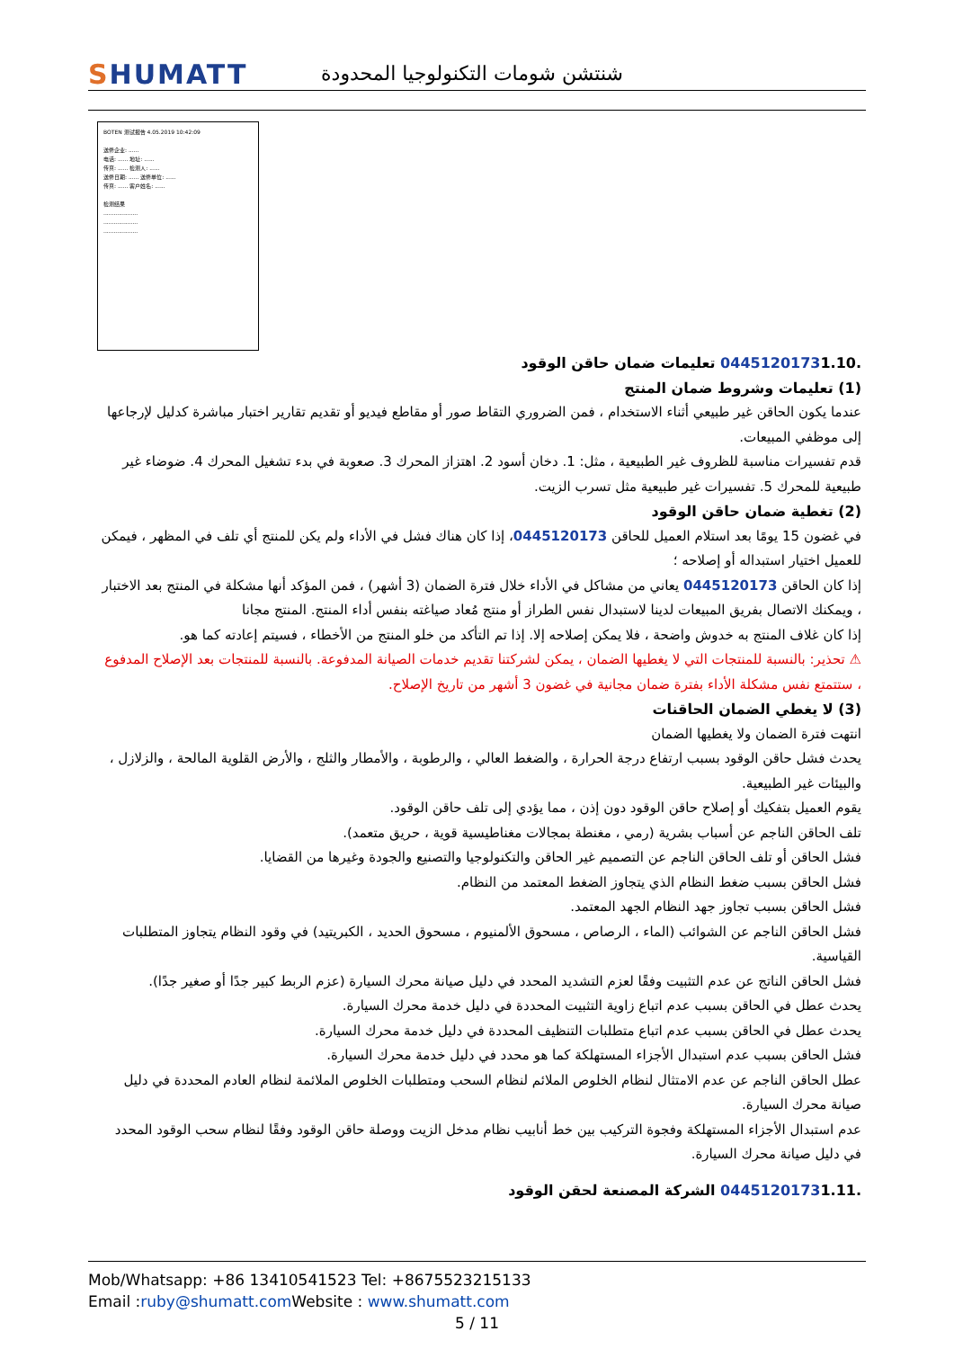SHUMATT
شنتشن شومات التكنولوجيا المحدودة
BOTEN 测试报告 4.05.2019 10:42:09
送修企业: ......
电话: ...... 地址: ......
传真: ...... 检测人: ......
送修日期: ...... 送修单位: ......
传真: ...... 客户姓名: ......
检测结果
....................
....................
....................
1.10. 0445120173 تعليمات ضمان حاقن الوقود
(1) تعليمات وشروط ضمان المنتج
عندما يكون الحاقن غير طبيعي أثناء الاستخدام ، فمن الضروري التقاط صور أو مقاطع فيديو أو تقديم تقارير اختبار مباشرة كدليل لإرجاعها إلى موظفي المبيعات.
قدم تفسيرات مناسبة للظروف غير الطبيعية ، مثل: 1. دخان أسود 2. اهتزاز المحرك 3. صعوبة في بدء تشغيل المحرك 4. ضوضاء غير طبيعية للمحرك 5. تفسيرات غير طبيعية مثل تسرب الزيت.
(2) تغطية ضمان حاقن الوقود
في غضون 15 يومًا بعد استلام العميل للحاقن 0445120173، إذا كان هناك فشل في الأداء ولم يكن للمنتج أي تلف في المظهر ، فيمكن للعميل اختيار استبداله أو إصلاحه ؛
إذا كان الحاقن 0445120173 يعاني من مشاكل في الأداء خلال فترة الضمان (3 أشهر) ، فمن المؤكد أنها مشكلة في المنتج بعد الاختبار ، ويمكنك الاتصال بفريق المبيعات لدينا لاستبدال نفس الطراز أو منتج مُعاد صياغته بنفس أداء المنتج. المنتج مجانا
إذا كان غلاف المنتج به خدوش واضحة ، فلا يمكن إصلاحه إلا. إذا تم التأكد من خلو المنتج من الأخطاء ، فسيتم إعادته كما هو.
⚠ تحذير: بالنسبة للمنتجات التي لا يغطيها الضمان ، يمكن لشركتنا تقديم خدمات الصيانة المدفوعة. بالنسبة للمنتجات بعد الإصلاح المدفوع ، ستتمتع نفس مشكلة الأداء بفترة ضمان مجانية في غضون 3 أشهر من تاريخ الإصلاح.
(3) لا يغطي الضمان الحاقنات
انتهت فترة الضمان ولا يغطيها الضمان
يحدث فشل حاقن الوقود بسبب ارتفاع درجة الحرارة ، والضغط العالي ، والرطوبة ، والأمطار والثلج ، والأرض القلوية المالحة ، والزلازل ، والبيئات غير الطبيعية.
يقوم العميل بتفكيك أو إصلاح حاقن الوقود دون إذن ، مما يؤدي إلى تلف حاقن الوقود.
تلف الحاقن الناجم عن أسباب بشرية (رمي ، مغنطة بمجالات مغناطيسية قوية ، حريق متعمد).
فشل الحاقن أو تلف الحاقن الناجم عن التصميم غير الحاقن والتكنولوجيا والتصنيع والجودة وغيرها من القضايا.
فشل الحاقن بسبب ضغط النظام الذي يتجاوز الضغط المعتمد من النظام.
فشل الحاقن بسبب تجاوز جهد النظام الجهد المعتمد.
فشل الحاقن الناجم عن الشوائب (الماء ، الرصاص ، مسحوق الألمنيوم ، مسحوق الحديد ، الكبريتيد) في وقود النظام يتجاوز المتطلبات القياسية.
فشل الحاقن الناتج عن عدم التثبيت وفقًا لعزم التشديد المحدد في دليل صيانة محرك السيارة (عزم الربط كبير جدًا أو صغير جدًا).
يحدث عطل في الحاقن بسبب عدم اتباع زاوية التثبيت المحددة في دليل خدمة محرك السيارة.
يحدث عطل في الحاقن بسبب عدم اتباع متطلبات التنظيف المحددة في دليل خدمة محرك السيارة.
فشل الحاقن بسبب عدم استبدال الأجزاء المستهلكة كما هو محدد في دليل خدمة محرك السيارة.
عطل الحاقن الناجم عن عدم الامتثال لنظام الخلوص الملائم لنظام السحب ومتطلبات الخلوص الملائمة لنظام العادم المحددة في دليل صيانة محرك السيارة.
عدم استبدال الأجزاء المستهلكة وفجوة التركيب بين خط أنابيب نظام مدخل الزيت ووصلة حاقن الوقود وفقًا لنظام سحب الوقود المحدد في دليل صيانة محرك السيارة.
1.11. 0445120173 الشركة المصنعة لحقن الوقود
Mob/Whatsapp: +86 13410541523 Tel: +8675523215133
Email :ruby@shumatt.com Website : www.shumatt.com
5 / 11